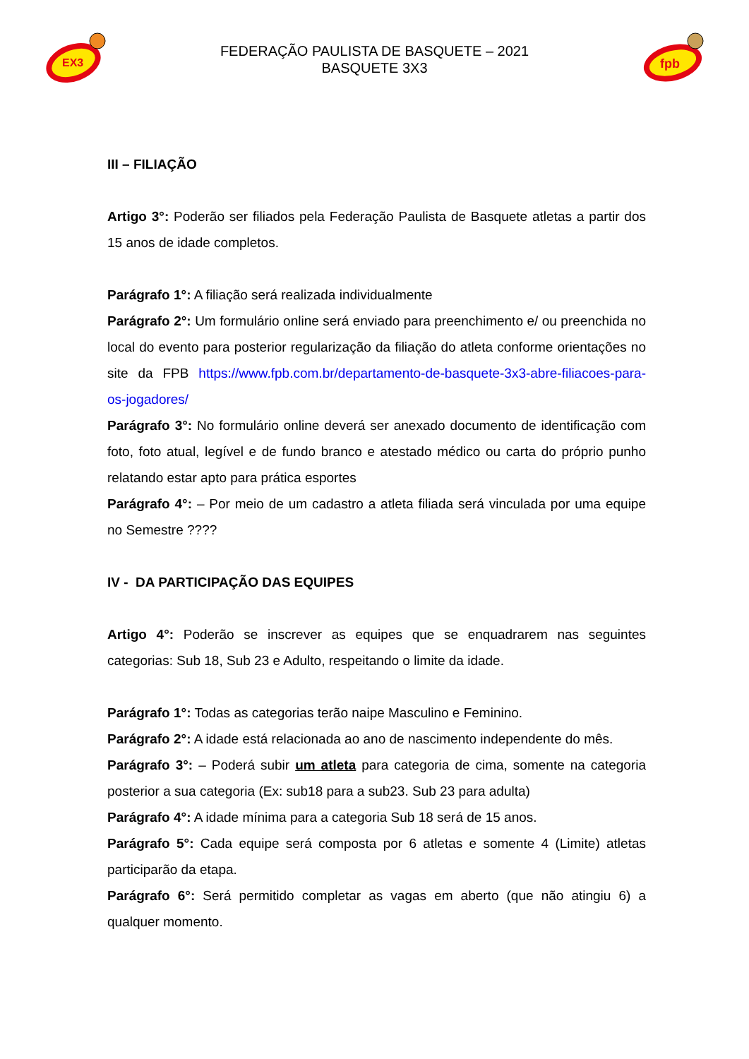EX3
FEDERAÇÃO PAULISTA DE BASQUETE – 2021
BASQUETE 3X3
fpb
III – FILIAÇÃO
Artigo 3°: Poderão ser filiados pela Federação Paulista de Basquete atletas a partir dos 15 anos de idade completos.
Parágrafo 1°: A filiação será realizada individualmente
Parágrafo 2°: Um formulário online será enviado para preenchimento e/ ou preenchida no local do evento para posterior regularização da filiação do atleta conforme orientações no site da FPB https://www.fpb.com.br/departamento-de-basquete-3x3-abre-filiacoes-para-os-jogadores/
Parágrafo 3°: No formulário online deverá ser anexado documento de identificação com foto, foto atual, legível e de fundo branco e atestado médico ou carta do próprio punho relatando estar apto para prática esportes
Parágrafo 4°: – Por meio de um cadastro a atleta filiada será vinculada por uma equipe no Semestre ????
IV - DA PARTICIPAÇÃO DAS EQUIPES
Artigo 4°: Poderão se inscrever as equipes que se enquadrarem nas seguintes categorias: Sub 18, Sub 23 e Adulto, respeitando o limite da idade.
Parágrafo 1°: Todas as categorias terão naipe Masculino e Feminino.
Parágrafo 2°: A idade está relacionada ao ano de nascimento independente do mês.
Parágrafo 3°: – Poderá subir um atleta para categoria de cima, somente na categoria posterior a sua categoria (Ex: sub18 para a sub23. Sub 23 para adulta)
Parágrafo 4°: A idade mínima para a categoria Sub 18 será de 15 anos.
Parágrafo 5°: Cada equipe será composta por 6 atletas e somente 4 (Limite) atletas participarão da etapa.
Parágrafo 6°: Será permitido completar as vagas em aberto (que não atingiu 6) a qualquer momento.